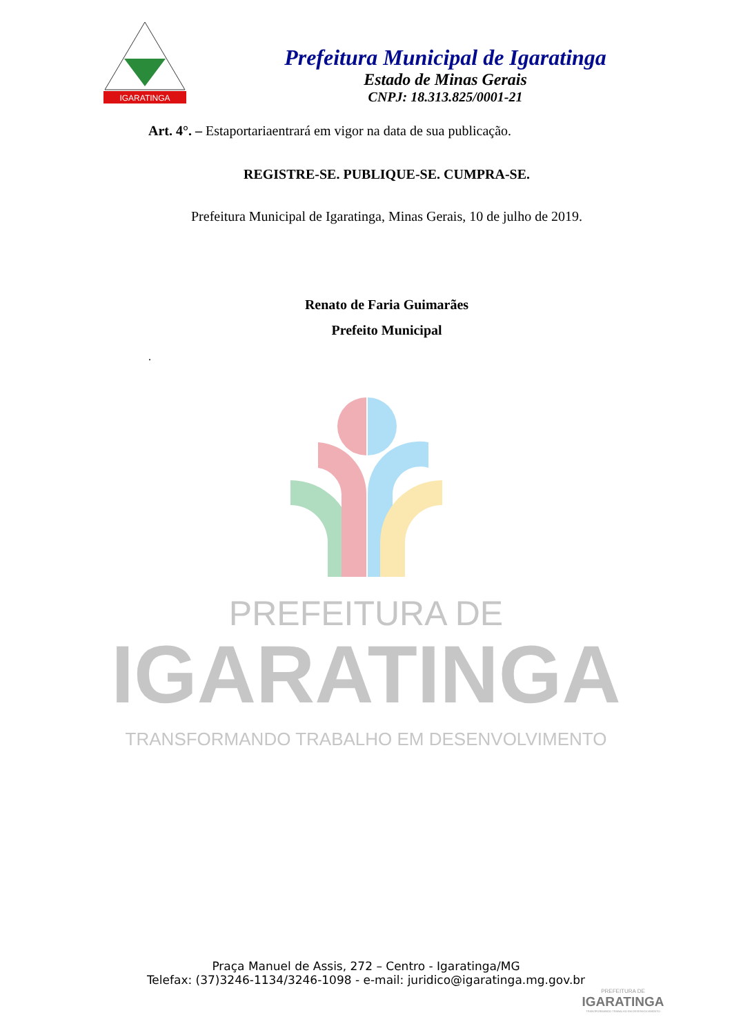IGARATINGA
Prefeitura Municipal de Igaratinga
Estado de Minas Gerais
CNPJ: 18.313.825/0001-21
Art. 4°. – Estaportariaentrará em vigor na data de sua publicação.
REGISTRE-SE. PUBLIQUE-SE. CUMPRA-SE.
Prefeitura Municipal de Igaratinga, Minas Gerais, 10 de julho de 2019.
Renato de Faria Guimarães
Prefeito Municipal
.
PREFEITURA DE
IGARATINGA
TRANSFORMANDO TRABALHO EM DESENVOLVIMENTO
Praça Manuel de Assis, 272 – Centro - Igaratinga/MG
Telefax: (37)3246-1134/3246-1098 - e-mail: juridico@igaratinga.mg.gov.br
PREFEITURA DE
IGARATINGA
TRANSFORMANDO TRABALHO EM DESENVOLVIMENTO